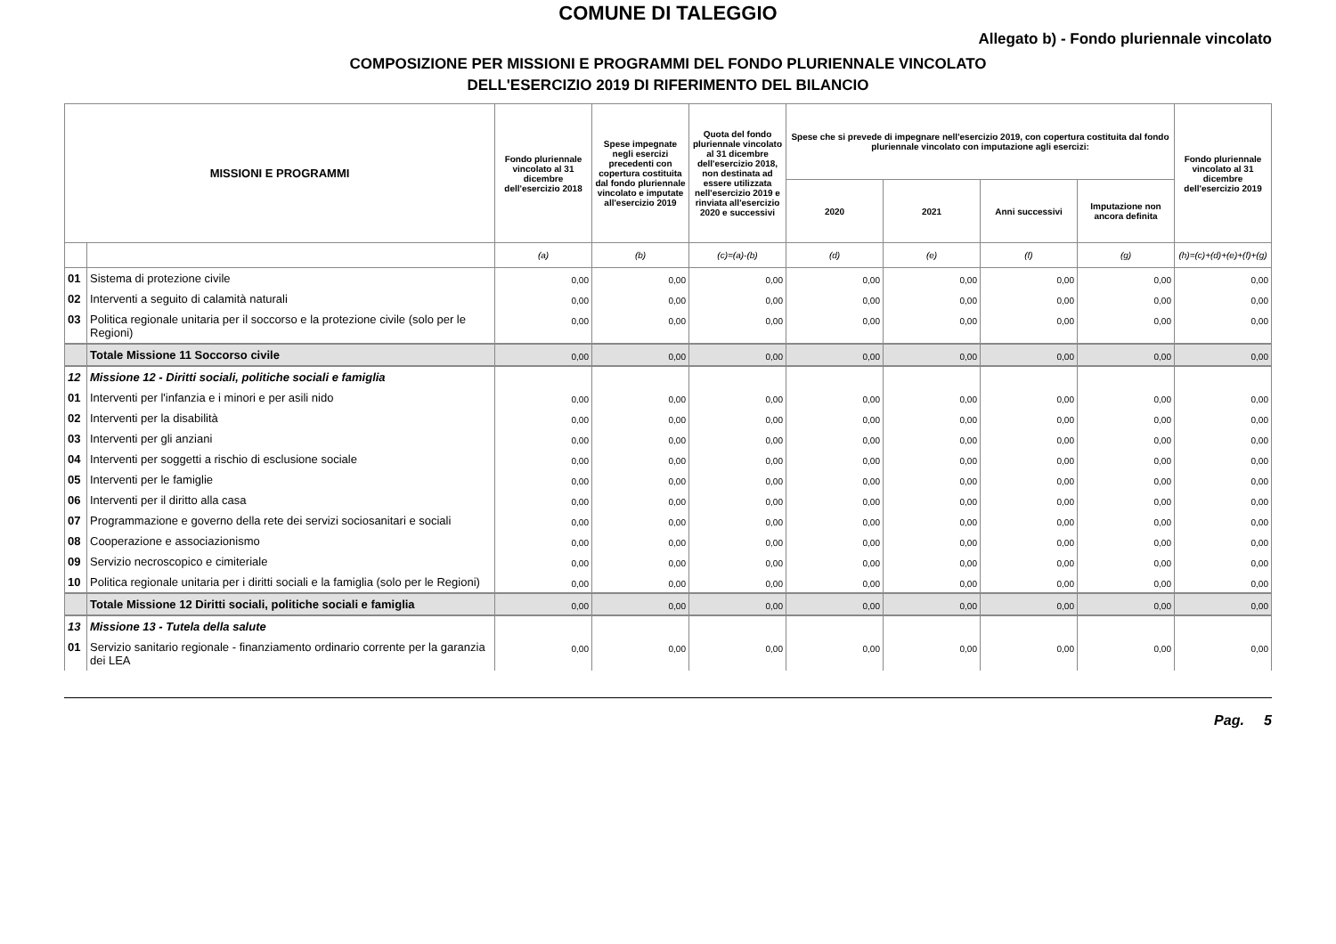COMUNE DI TALEGGIO
Allegato b) - Fondo pluriennale vincolato
COMPOSIZIONE PER MISSIONI E PROGRAMMI DEL FONDO PLURIENNALE VINCOLATO
DELL'ESERCIZIO 2019 DI RIFERIMENTO DEL BILANCIO
| MISSIONI E PROGRAMMI | | Fondo pluriennale vincolato al 31 dicembre dell'esercizio 2018 | Spese impegnate negli esercizi precedenti con copertura costituita dal fondo pluriennale vincolato e imputate all'esercizio 2019 | Quota del fondo pluriennale vincolato al 31 dicembre dell'esercizio 2018, non destinata ad essere utilizzata nell'esercizio 2019 e rinviata all'esercizio 2020 e successivi | Spese che si prevede di impegnare nell'esercizio 2019, con copertura costituita dal fondo pluriennale vincolato con imputazione agli esercizi: | | | | Fondo pluriennale vincolato al 31 dicembre dell'esercizio 2019 |
| --- | --- | --- | --- | --- | --- | --- | --- | --- | --- |
| | | | | | 2020 | 2021 | Anni successivi | Imputazione non ancora definita | |
| | | (a) | (b) | (c)=(a)-(b) | (d) | (e) | (f) | (g) | (h)=(c)+(d)+(e)+(f)+(g) |
| 01 | Sistema di protezione civile | 0,00 | 0,00 | 0,00 | 0,00 | 0,00 | 0,00 | 0,00 | 0,00 |
| 02 | Interventi a seguito di calamità naturali | 0,00 | 0,00 | 0,00 | 0,00 | 0,00 | 0,00 | 0,00 | 0,00 |
| 03 | Politica regionale unitaria per il soccorso e la protezione civile (solo per le Regioni) | 0,00 | 0,00 | 0,00 | 0,00 | 0,00 | 0,00 | 0,00 | 0,00 |
| | Totale Missione 11 Soccorso civile | 0,00 | 0,00 | 0,00 | 0,00 | 0,00 | 0,00 | 0,00 | 0,00 |
| 12 | Missione 12 - Diritti sociali, politiche sociali e famiglia | | | | | | | | |
| 01 | Interventi per l'infanzia e i minori e per asili nido | 0,00 | 0,00 | 0,00 | 0,00 | 0,00 | 0,00 | 0,00 | 0,00 |
| 02 | Interventi per la disabilità | 0,00 | 0,00 | 0,00 | 0,00 | 0,00 | 0,00 | 0,00 | 0,00 |
| 03 | Interventi per gli anziani | 0,00 | 0,00 | 0,00 | 0,00 | 0,00 | 0,00 | 0,00 | 0,00 |
| 04 | Interventi per soggetti a rischio di esclusione sociale | 0,00 | 0,00 | 0,00 | 0,00 | 0,00 | 0,00 | 0,00 | 0,00 |
| 05 | Interventi per le famiglie | 0,00 | 0,00 | 0,00 | 0,00 | 0,00 | 0,00 | 0,00 | 0,00 |
| 06 | Interventi per il diritto alla casa | 0,00 | 0,00 | 0,00 | 0,00 | 0,00 | 0,00 | 0,00 | 0,00 |
| 07 | Programmazione e governo della rete dei servizi sociosanitari e sociali | 0,00 | 0,00 | 0,00 | 0,00 | 0,00 | 0,00 | 0,00 | 0,00 |
| 08 | Cooperazione e associazionismo | 0,00 | 0,00 | 0,00 | 0,00 | 0,00 | 0,00 | 0,00 | 0,00 |
| 09 | Servizio necroscopico e cimiteriale | 0,00 | 0,00 | 0,00 | 0,00 | 0,00 | 0,00 | 0,00 | 0,00 |
| 10 | Politica regionale unitaria per i diritti sociali e la famiglia (solo per le Regioni) | 0,00 | 0,00 | 0,00 | 0,00 | 0,00 | 0,00 | 0,00 | 0,00 |
| | Totale Missione 12 Diritti sociali, politiche sociali e famiglia | 0,00 | 0,00 | 0,00 | 0,00 | 0,00 | 0,00 | 0,00 | 0,00 |
| 13 | Missione 13 - Tutela della salute | | | | | | | | |
| 01 | Servizio sanitario regionale - finanziamento ordinario corrente per la garanzia dei LEA | 0,00 | 0,00 | 0,00 | 0,00 | 0,00 | 0,00 | 0,00 | 0,00 |
Pag. 5